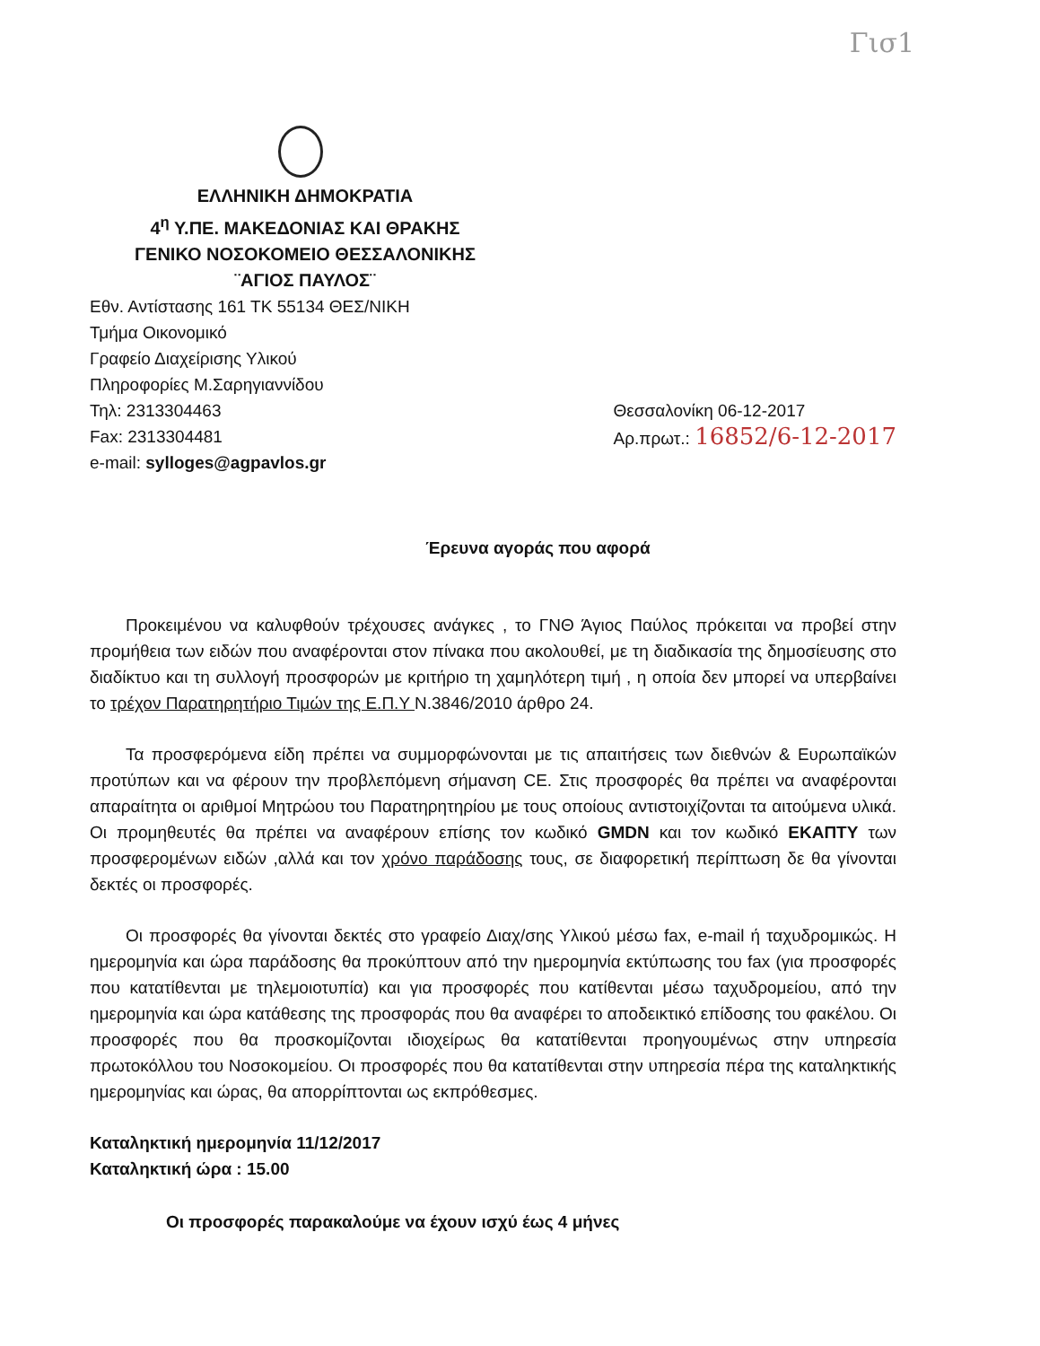Γισ1
ΕΛΛΗΝΙΚΗ ΔΗΜΟΚΡΑΤΙΑ
4<sup>η</sup> Υ.ΠΕ. ΜΑΚΕΔΟΝΙΑΣ ΚΑΙ ΘΡΑΚΗΣ
ΓΕΝΙΚΟ ΝΟΣΟΚΟΜΕΙΟ ΘΕΣΣΑΛΟΝΙΚΗΣ
¨ΑΓΙΟΣ ΠΑΥΛΟΣ¨
Εθν. Αντίστασης 161 ΤΚ 55134 ΘΕΣ/ΝΙΚΗ
Τμήμα Οικονομικό
Γραφείο Διαχείρισης Υλικού
Πληροφορίες Μ.Σαρηγιαννίδου
Τηλ: 2313304463
Fax: 2313304481
e-mail: sylloges@agpavlos.gr
Θεσσαλονίκη 06-12-2017
Αρ.πρωτ.: 16852/6-12-2017
Έρευνα αγοράς που αφορά
Προκειμένου να καλυφθούν τρέχουσες ανάγκες , το ΓΝΘ Άγιος Παύλος πρόκειται να προβεί στην προμήθεια των ειδών που αναφέρονται στον πίνακα που ακολουθεί, με τη διαδικασία της δημοσίευσης στο διαδίκτυο και τη συλλογή προσφορών με κριτήριο τη χαμηλότερη τιμή , η οποία δεν μπορεί να υπερβαίνει το τρέχον Παρατηρητήριο Τιμών της Ε.Π.Υ Ν.3846/2010 άρθρο 24.
Τα προσφερόμενα είδη πρέπει να συμμορφώνονται με τις απαιτήσεις των διεθνών & Ευρωπαϊκών προτύπων και να φέρουν την προβλεπόμενη σήμανση CE. Στις προσφορές θα πρέπει να αναφέρονται απαραίτητα οι αριθμοί Μητρώου του Παρατηρητηρίου με τους οποίους αντιστοιχίζονται τα αιτούμενα υλικά. Οι προμηθευτές θα πρέπει να αναφέρουν επίσης τον κωδικό GMDN και τον κωδικό ΕΚΑΠΤΥ των προσφερομένων ειδών ,αλλά και τον χρόνο παράδοσης τους, σε διαφορετική περίπτωση δε θα γίνονται δεκτές οι προσφορές.
Οι προσφορές θα γίνονται δεκτές στο γραφείο Διαχ/σης Υλικού μέσω fax, e-mail ή ταχυδρομικώς. Η ημερομηνία και ώρα παράδοσης θα προκύπτουν από την ημερομηνία εκτύπωσης του fax (για προσφορές που κατατίθενται με τηλεμοιοτυπία) και για προσφορές που κατίθενται μέσω ταχυδρομείου, από την ημερομηνία και ώρα κατάθεσης της προσφοράς που θα αναφέρει το αποδεικτικό επίδοσης του φακέλου. Οι προσφορές που θα προσκομίζονται ιδιοχείρως θα κατατίθενται προηγουμένως στην υπηρεσία πρωτοκόλλου του Νοσοκομείου. Οι προσφορές που θα κατατίθενται στην υπηρεσία πέρα της καταληκτικής ημερομηνίας και ώρας, θα απορρίπτονται ως εκπρόθεσμες.
Καταληκτική ημερομηνία 11/12/2017
Καταληκτική ώρα : 15.00
Οι προσφορές παρακαλούμε να έχουν ισχύ έως 4 μήνες